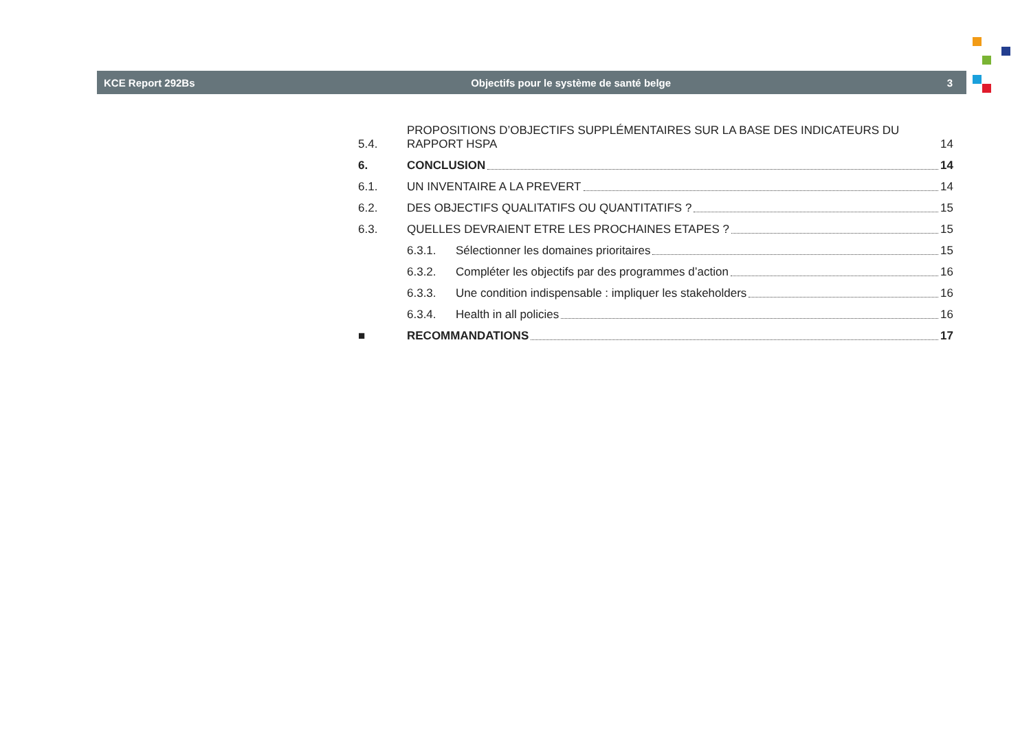KCE Report 292Bs Objectifs pour le système de santé belge 3
5.4.
PROPOSITIONS D’OBJECTIFS SUPPLÉMENTAIRES SUR LA BASE DES INDICATEURS DU RAPPORT HSPA 14
6.
CONCLUSION 14
6.1.
UN INVENTAIRE A LA PREVERT 14
6.2.
DES OBJECTIFS QUALITATIFS OU QUANTITATIFS ? 15
6.3.
QUELLES DEVRAIENT ETRE LES PROCHAINES ETAPES ? 15
6.3.1.
Sélectionner les domaines prioritaires 15
6.3.2.
Compléter les objectifs par des programmes d’action 16
6.3.3.
Une condition indispensable : impliquer les stakeholders 16
6.3.4.
Health in all policies 16
■
RECOMMANDATIONS 17